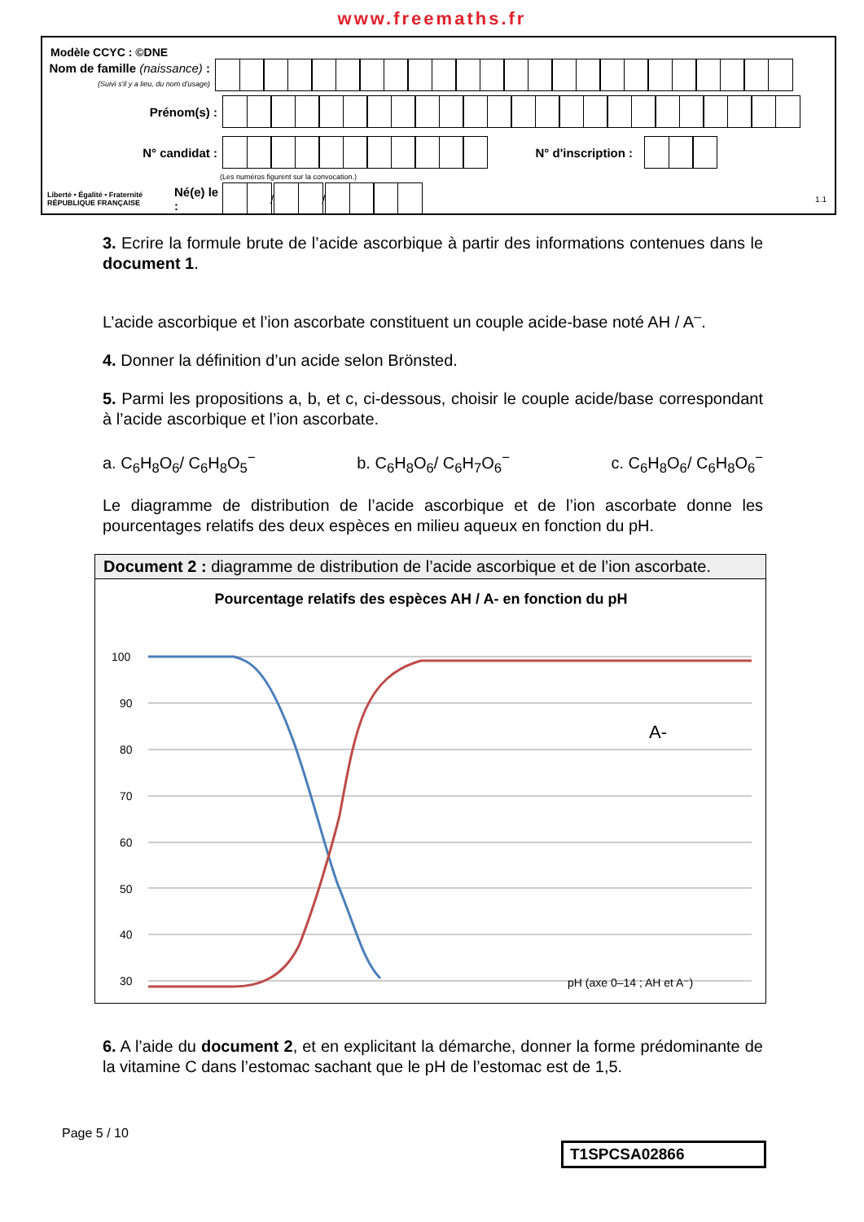www.freemaths.fr
Modèle CCYC : ©DNE
Nom de famille (naissance) :
(Suivi s'il y a lieu, du nom d'usage)
Prénom(s) :
N° candidat : N° d'inscription :
(Les numéros figurent sur la convocation.)
Liberté • Égalité • Fraternité
RÉPUBLIQUE FRANÇAISE
Né(e) le :
/
/
1.1
3. Ecrire la formule brute de l’acide ascorbique à partir des informations contenues dans le document 1.
L’acide ascorbique et l’ion ascorbate constituent un couple acide-base noté AH / A<sup>–</sup>.
4. Donner la définition d’un acide selon Brönsted.
5. Parmi les propositions a, b, et c, ci-dessous, choisir le couple acide/base correspondant à l’acide ascorbique et l’ion ascorbate.
a. C<sub>6</sub>H<sub>8</sub>O<sub>6</sub>/ C<sub>6</sub>H<sub>8</sub>O<sub>5</sub><sup>−</sup> b. C<sub>6</sub>H<sub>8</sub>O<sub>6</sub>/ C<sub>6</sub>H<sub>7</sub>O<sub>6</sub><sup>−</sup> c. C<sub>6</sub>H<sub>8</sub>O<sub>6</sub>/ C<sub>6</sub>H<sub>8</sub>O<sub>6</sub><sup>−</sup>
Le diagramme de distribution de l’acide ascorbique et de l’ion ascorbate donne les pourcentages relatifs des deux espèces en milieu aqueux en fonction du pH.
Document 2 : diagramme de distribution de l’acide ascorbique et de l’ion ascorbate.
Pourcentage relatifs des espèces AH / A- en fonction du pH
100
90
80
70
60
50
40
30
A-
pH (axe 0–14 ; AH et A⁻)
6. A l’aide du document 2, et en explicitant la démarche, donner la forme prédominante de la vitamine C dans l’estomac sachant que le pH de l’estomac est de 1,5.
Page 5 / 10
T1SPCSA02866